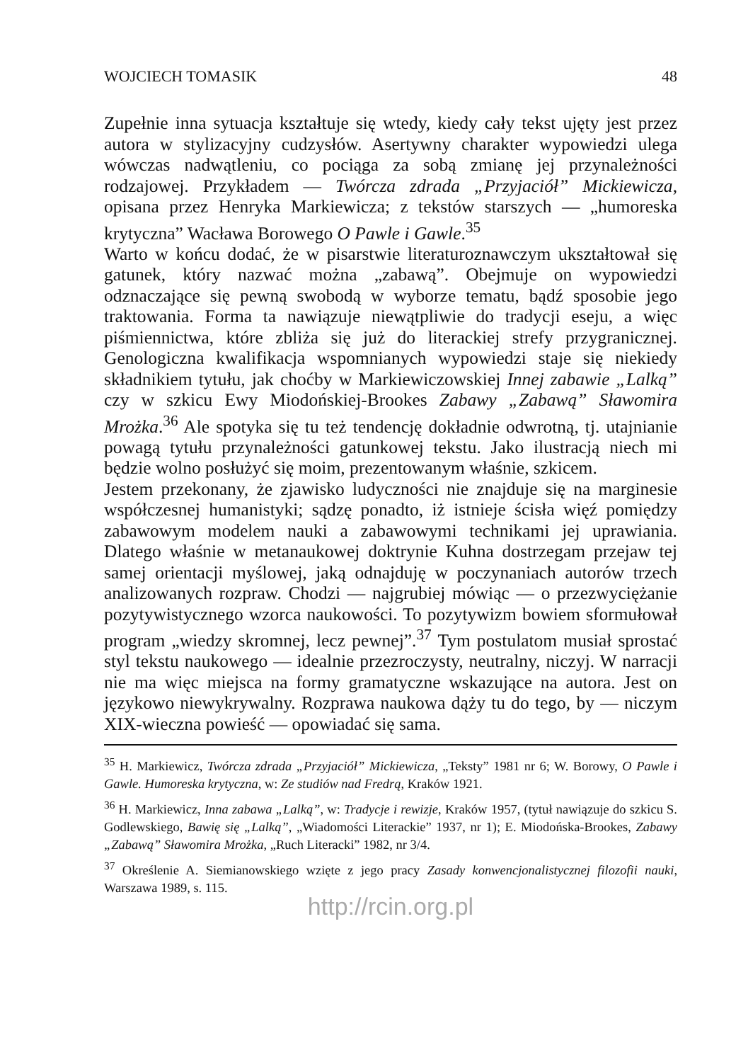WOJCIECH TOMASIK 48
Zupełnie inna sytuacja kształtuje się wtedy, kiedy cały tekst ujęty jest przez autora w stylizacyjny cudzysłów. Asertywny charakter wypowiedzi ulega wówczas nadwątleniu, co pociąga za sobą zmianę jej przynależności rodzajowej. Przykładem — Twórcza zdrada „Przyjaciół” Mickiewicza, opisana przez Henryka Markiewicza; z tekstów starszych — „humoreska krytyczna” Wacława Borowego O Pawle i Gawle.<sup>35</sup>
Warto w końcu dodać, że w pisarstwie literaturoznawczym ukształtował się gatunek, który nazwać można „zabawą”. Obejmuje on wypowiedzi odznaczające się pewną swobodą w wyborze tematu, bądź sposobie jego traktowania. Forma ta nawiązuje niewątpliwie do tradycji eseju, a więc piśmiennictwa, które zbliża się już do literackiej strefy przygranicznej. Genologiczna kwalifikacja wspomnianych wypowiedzi staje się niekiedy składnikiem tytułu, jak choćby w Markiewiczowskiej Innej zabawie „Lalką” czy w szkicu Ewy Miodońskiej-Brookes Zabawy „Zabawą” Sławomira Mrożka.<sup>36</sup> Ale spotyka się tu też tendencję dokładnie odwrotną, tj. utajnianie powagą tytułu przynależności gatunkowej tekstu. Jako ilustracją niech mi będzie wolno posłużyć się moim, prezentowanym właśnie, szkicem.
Jestem przekonany, że zjawisko ludyczności nie znajduje się na marginesie współczesnej humanistyki; sądzę ponadto, iż istnieje ścisła więź pomiędzy zabawowym modelem nauki a zabawowymi technikami jej uprawiania. Dlatego właśnie w metanaukowej doktrynie Kuhna dostrzegam przejaw tej samej orientacji myślowej, jaką odnajduję w poczynaniach autorów trzech analizowanych rozpraw. Chodzi — najgrubiej mówiąc — o przezwyciężanie pozytywistycznego wzorca naukowości. To pozytywizm bowiem sformułował program „wiedzy skromnej, lecz pewnej”.<sup>37</sup> Tym postulatom musiał sprostać styl tekstu naukowego — idealnie przezroczysty, neutralny, niczyj. W narracji nie ma więc miejsca na formy gramatyczne wskazujące na autora. Jest on językowo niewykrywalny. Rozprawa naukowa dąży tu do tego, by — niczym XIX-wieczna powieść — opowiadać się sama.
<sup>35</sup> H. Markiewicz, Twórcza zdrada „Przyjaciół” Mickiewicza, „Teksty” 1981 nr 6; W. Borowy, O Pawle i Gawle. Humoreska krytyczna, w: Ze studiów nad Fredrą, Kraków 1921.
<sup>36</sup> H. Markiewicz, Inna zabawa „Lalką”, w: Tradycje i rewizje, Kraków 1957, (tytuł nawiązuje do szkicu S. Godlewskiego, Bawię się „Lalką”, „Wiadomości Literackie” 1937, nr 1); E. Miodońska-Brookes, Zabawy „Zabawą” Sławomira Mrożka, „Ruch Literacki” 1982, nr 3/4.
<sup>37</sup> Określenie A. Siemianowskiego wzięte z jego pracy Zasady konwencjonalistycznej filozofii nauki, Warszawa 1989, s. 115.
http://rcin.org.pl